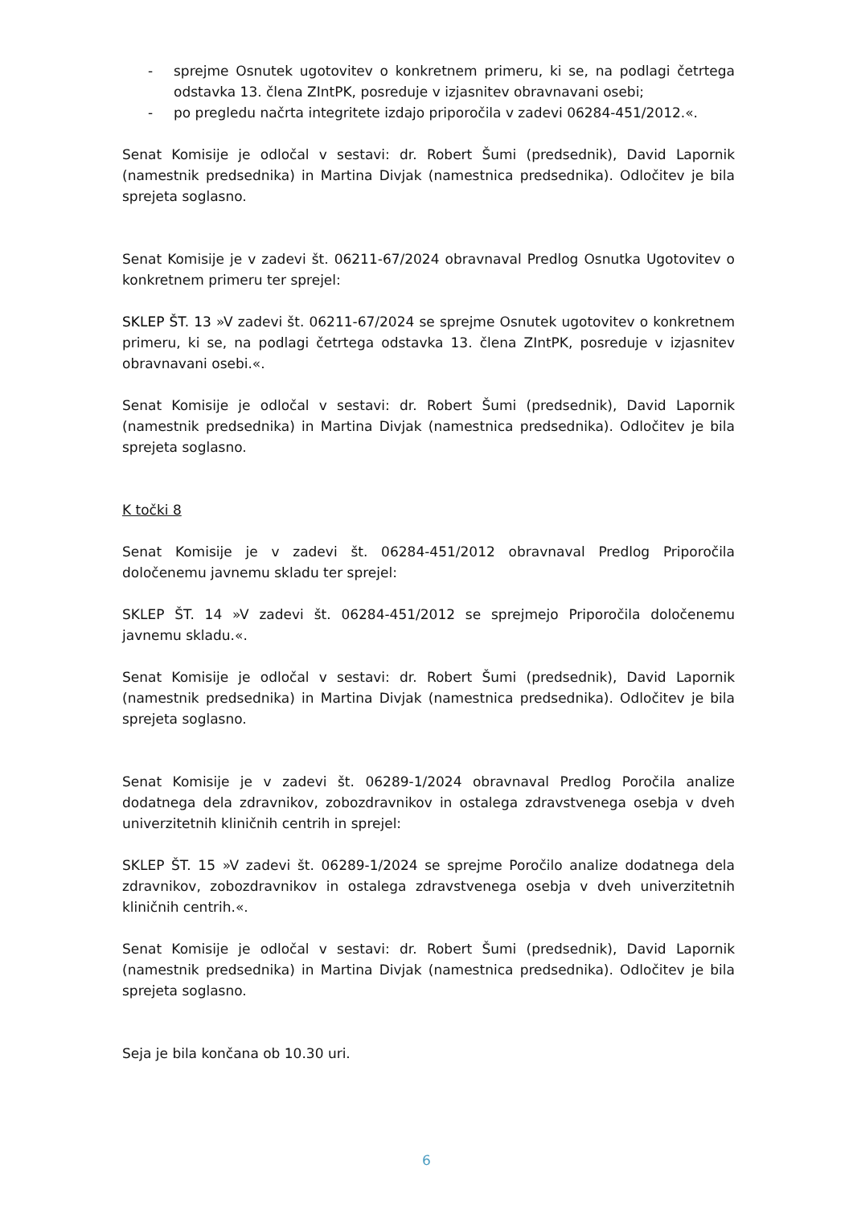- sprejme Osnutek ugotovitev o konkretnem primeru, ki se, na podlagi četrtega odstavka 13. člena ZIntPK, posreduje v izjasnitev obravnavani osebi;
- po pregledu načrta integritete izdajo priporočila v zadevi 06284-451/2012.«.
Senat Komisije je odločal v sestavi: dr. Robert Šumi (predsednik), David Lapornik (namestnik predsednika) in Martina Divjak (namestnica predsednika). Odločitev je bila sprejeta soglasno.
Senat Komisije je v zadevi št. 06211-67/2024 obravnaval Predlog Osnutka Ugotovitev o konkretnem primeru ter sprejel:
SKLEP ŠT. 13 »V zadevi št. 06211-67/2024 se sprejme Osnutek ugotovitev o konkretnem primeru, ki se, na podlagi četrtega odstavka 13. člena ZIntPK, posreduje v izjasnitev obravnavani osebi.«.
Senat Komisije je odločal v sestavi: dr. Robert Šumi (predsednik), David Lapornik (namestnik predsednika) in Martina Divjak (namestnica predsednika). Odločitev je bila sprejeta soglasno.
K točki 8
Senat Komisije je v zadevi št. 06284-451/2012 obravnaval Predlog Priporočila določenemu javnemu skladu ter sprejel:
SKLEP ŠT. 14 »V zadevi št. 06284-451/2012 se sprejmejo Priporočila določenemu javnemu skladu.«.
Senat Komisije je odločal v sestavi: dr. Robert Šumi (predsednik), David Lapornik (namestnik predsednika) in Martina Divjak (namestnica predsednika). Odločitev je bila sprejeta soglasno.
Senat Komisije je v zadevi št. 06289-1/2024 obravnaval Predlog Poročila analize dodatnega dela zdravnikov, zobozdravnikov in ostalega zdravstvenega osebja v dveh univerzitetnih kliničnih centrih in sprejel:
SKLEP ŠT. 15 »V zadevi št. 06289-1/2024 se sprejme Poročilo analize dodatnega dela zdravnikov, zobozdravnikov in ostalega zdravstvenega osebja v dveh univerzitetnih kliničnih centrih.«.
Senat Komisije je odločal v sestavi: dr. Robert Šumi (predsednik), David Lapornik (namestnik predsednika) in Martina Divjak (namestnica predsednika). Odločitev je bila sprejeta soglasno.
Seja je bila končana ob 10.30 uri.
6